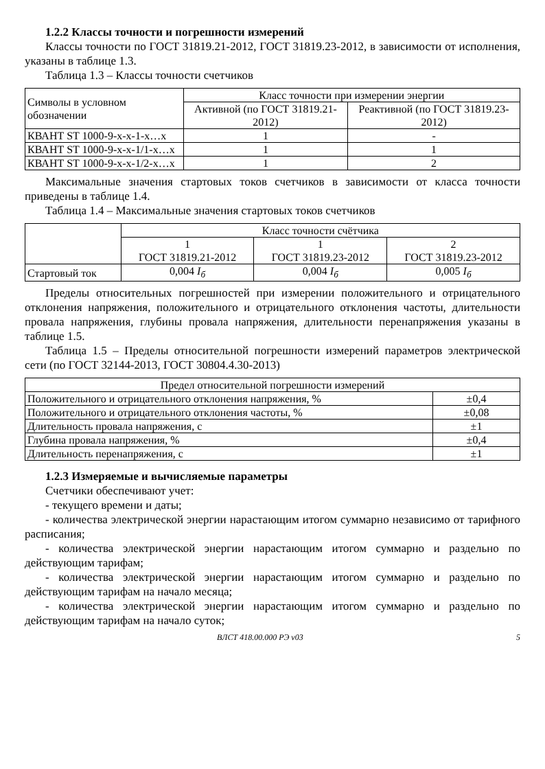1.2.2 Классы точности и погрешности измерений
Классы точности по ГОСТ 31819.21-2012, ГОСТ 31819.23-2012, в зависимости от исполнения, указаны в таблице 1.3.
Таблица 1.3 – Классы точности счетчиков
| Символы в условном обозначении | Класс точности при измерении энергии | |
| --- | --- | --- |
| | Активной (по ГОСТ 31819.21-2012) | Реактивной (по ГОСТ 31819.23-2012) |
| КВАНТ ST 1000-9-х-х-1-х…х | 1 | - |
| КВАНТ ST 1000-9-х-х-1/1-х…х | 1 | 1 |
| КВАНТ ST 1000-9-х-х-1/2-х…х | 1 | 2 |
Максимальные значения стартовых токов счетчиков в зависимости от класса точности приведены в таблице 1.4.
Таблица 1.4 – Максимальные значения стартовых токов счетчиков
| | Класс точности счётчика | | |
| | 1 ГОСТ 31819.21-2012 | 1 ГОСТ 31819.23-2012 | 2 ГОСТ 31819.23-2012 |
| Стартовый ток | 0,004 I<sub>б</sub> | 0,004 I<sub>б</sub> | 0,005 I<sub>б</sub> |
Пределы относительных погрешностей при измерении положительного и отрицательного отклонения напряжения, положительного и отрицательного отклонения частоты, длительности провала напряжения, глубины провала напряжения, длительности перенапряжения указаны в таблице 1.5.
Таблица 1.5 – Пределы относительной погрешности измерений параметров электрической сети (по ГОСТ 32144-2013, ГОСТ 30804.4.30-2013)
| Предел относительной погрешности измерений | |
| --- | --- |
| Положительного и отрицательного отклонения напряжения, % | ±0,4 |
| Положительного и отрицательного отклонения частоты, % | ±0,08 |
| Длительность провала напряжения, с | ±1 |
| Глубина провала напряжения, % | ±0,4 |
| Длительность перенапряжения, с | ±1 |
1.2.3 Измеряемые и вычисляемые параметры
Счетчики обеспечивают учет:
- текущего времени и даты;
- количества электрической энергии нарастающим итогом суммарно независимо от тарифного расписания;
- количества электрической энергии нарастающим итогом суммарно и раздельно по действующим тарифам;
- количества электрической энергии нарастающим итогом суммарно и раздельно по действующим тарифам на начало месяца;
- количества электрической энергии нарастающим итогом суммарно и раздельно по действующим тарифам на начало суток;
ВЛСТ 418.00.000 РЭ v03 5